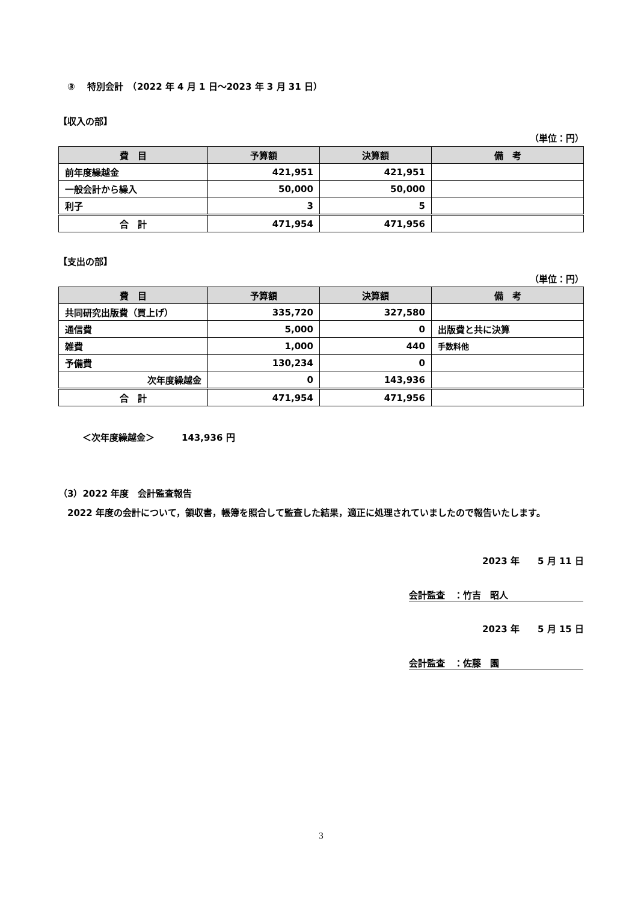③　 特別会計　（2022 年 4 月 1 日～2023 年 3 月 31 日）
【収入の部】
（単位：円）
| 費 目 | 予算額 | 決算額 | 備 考 |
| --- | --- | --- | --- |
| 前年度繰越金 | 421,951 | 421,951 | |
| 一般会計から繰入 | 50,000 | 50,000 | |
| 利子 | 3 | 5 | |
| 合 計 | 471,954 | 471,956 | |
【支出の部】
（単位：円）
| 費 目 | 予算額 | 決算額 | 備 考 |
| --- | --- | --- | --- |
| 共同研究出版費（買上げ） | 335,720 | 327,580 | |
| 通信費 | 5,000 | 0 | 出版費と共に決算 |
| 雑費 | 1,000 | 440 | 手数料他 |
| 予備費 | 130,234 | 0 | |
| 次年度繰越金 | 0 | 143,936 | |
| 合 計 | 471,954 | 471,956 | |
＜次年度繰越金＞　　　143,936 円
（3）2022 年度　会計監査報告
　2022 年度の会計について，領収書，帳簿を照合して監査した結果，適正に処理されていましたので報告いたします。
2023 年　　5 月 11 日
会計監査　：竹吉　昭人
2023 年　　5 月 15 日
会計監査　：佐藤　園
3